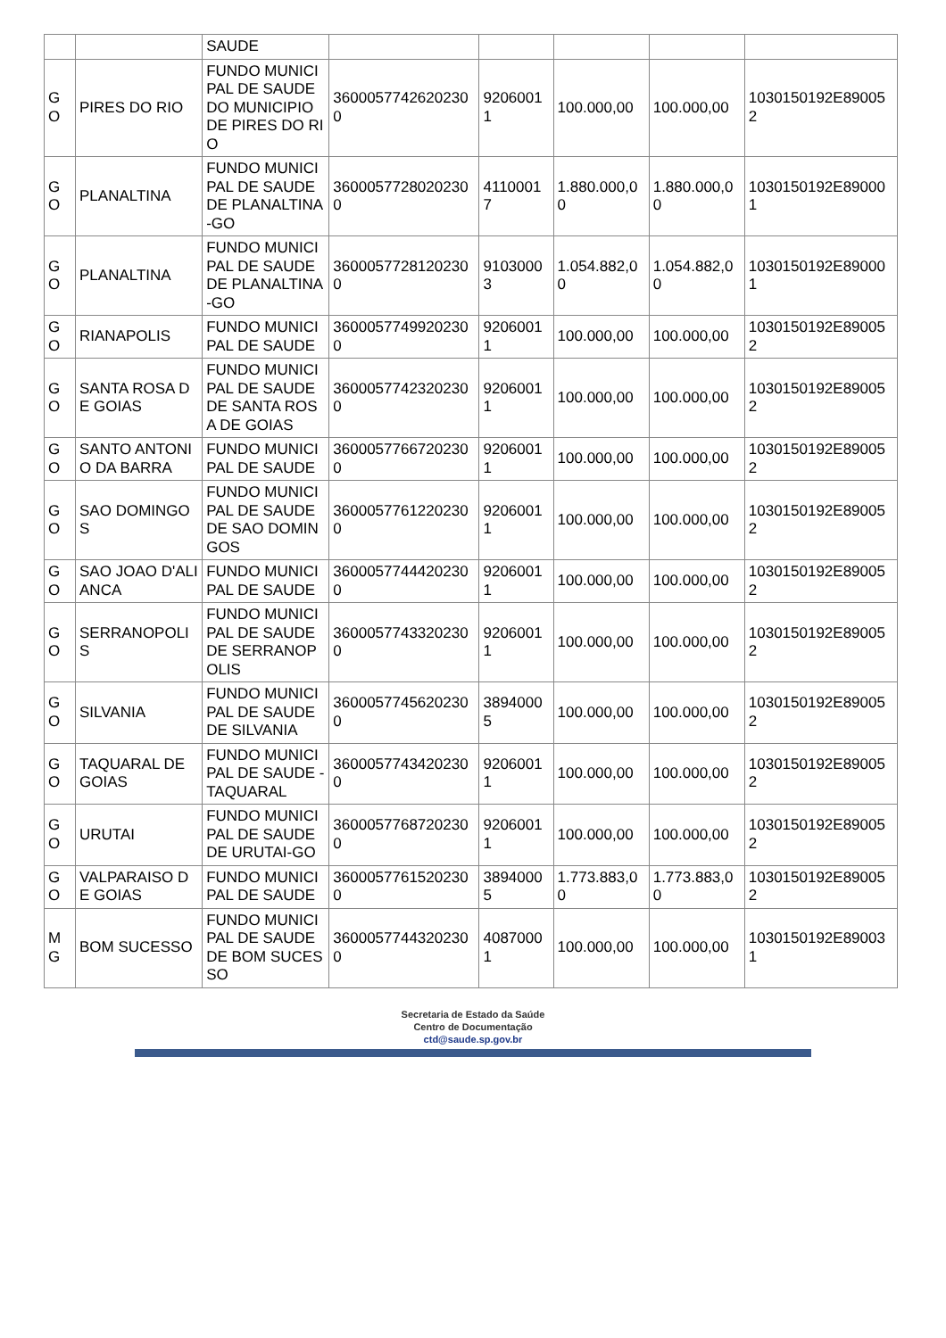| | | SAUDE | | | | | |
| GO | PIRES DO RIO | FUNDO MUNICIPAL DE SAUDE DO MUNICIPIO DE PIRES DO RIO | 36000577426202300 | 92060011 | 100.000,00 | 100.000,00 | 1030150192E890052 |
| GO | PLANALTINA | FUNDO MUNICIPAL DE SAUDE DE PLANALTINA-GO | 36000577280202300 | 41100017 | 1.880.000,00 | 1.880.000,00 | 1030150192E890001 |
| GO | PLANALTINA | FUNDO MUNICIPAL DE SAUDE DE PLANALTINA-GO | 36000577281202300 | 91030003 | 1.054.882,00 | 1.054.882,00 | 1030150192E890001 |
| GO | RIANAPOLIS | FUNDO MUNICIPAL DE SAUDE | 36000577499202300 | 92060011 | 100.000,00 | 100.000,00 | 1030150192E890052 |
| GO | SANTA ROSA DE GOIAS | FUNDO MUNICIPAL DE SAUDE DE SANTA ROSA DE GOIAS | 36000577423202300 | 92060011 | 100.000,00 | 100.000,00 | 1030150192E890052 |
| GO | SANTO ANTONIO DA BARRA | FUNDO MUNICIPAL DE SAUDE | 36000577667202300 | 92060011 | 100.000,00 | 100.000,00 | 1030150192E890052 |
| GO | SAO DOMINGOS | FUNDO MUNICIPAL DE SAUDE DE SAO DOMINGOS | 36000577612202300 | 92060011 | 100.000,00 | 100.000,00 | 1030150192E890052 |
| GO | SAO JOAO D'ALIANCA | FUNDO MUNICIPAL DE SAUDE | 36000577444202300 | 92060011 | 100.000,00 | 100.000,00 | 1030150192E890052 |
| GO | SERRANOPOLIS | FUNDO MUNICIPAL DE SAUDE DE SERRANOPOLIS | 36000577433202300 | 92060011 | 100.000,00 | 100.000,00 | 1030150192E890052 |
| GO | SILVANIA | FUNDO MUNICIPAL DE SAUDE DE SILVANIA | 36000577456202300 | 38940005 | 100.000,00 | 100.000,00 | 1030150192E890052 |
| GO | TAQUARAL DE GOIAS | FUNDO MUNICIPAL DE SAUDE - TAQUARAL | 36000577434202300 | 92060011 | 100.000,00 | 100.000,00 | 1030150192E890052 |
| GO | URUTAI | FUNDO MUNICIPAL DE SAUDE DE URUTAI-GO | 36000577687202300 | 92060011 | 100.000,00 | 100.000,00 | 1030150192E890052 |
| GO | VALPARAISO DE GOIAS | FUNDO MUNICIPAL DE SAUDE | 36000577615202300 | 38940005 | 1.773.883,00 | 1.773.883,00 | 1030150192E890052 |
| MG | BOM SUCESSO | FUNDO MUNICIPAL DE SAUDE DE BOM SUCESSO | 36000577443202300 | 40870001 | 100.000,00 | 100.000,00 | 1030150192E890031 |
Secretaria de Estado da Saúde
Centro de Documentação
ctd@saude.sp.gov.br